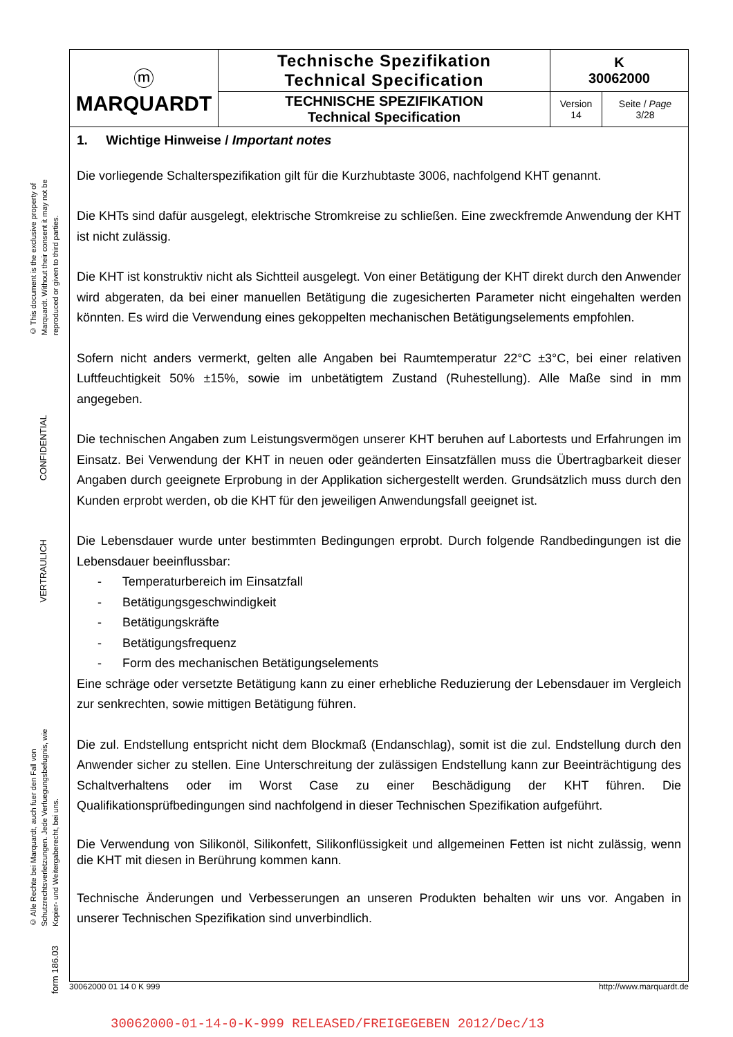© This document is the exclusive property of Marquardt. Without their consent it may not be reproduced or given to third parties.
CONFIDENTIAL
VERTRAULICH
© Alle Rechte bei Marquardt, auch fuer den Fall von Schutzrechtsverletzungen. Jede Verfuegungsbefugnis, wie Kopier- und Weitergaberecht, bei uns.
form 186.03
| ⓜ MARQUARDT | Technische Spezifikation Technical Specification | K 30062000 | |
| | TECHNISCHE SPEZIFIKATION Technical Specification | Version 14 | Seite / Page 3/28 |
1. Wichtige Hinweise / Important notes
Die vorliegende Schalterspezifikation gilt für die Kurzhubtaste 3006, nachfolgend KHT genannt.
Die KHTs sind dafür ausgelegt, elektrische Stromkreise zu schließen. Eine zweckfremde Anwendung der KHT ist nicht zulässig.
Die KHT ist konstruktiv nicht als Sichtteil ausgelegt. Von einer Betätigung der KHT direkt durch den Anwender wird abgeraten, da bei einer manuellen Betätigung die zugesicherten Parameter nicht eingehalten werden könnten. Es wird die Verwendung eines gekoppelten mechanischen Betätigungselements empfohlen.
Sofern nicht anders vermerkt, gelten alle Angaben bei Raumtemperatur 22°C ±3°C, bei einer relativen Luftfeuchtigkeit 50% ±15%, sowie im unbetätigtem Zustand (Ruhestellung). Alle Maße sind in mm angegeben.
Die technischen Angaben zum Leistungsvermögen unserer KHT beruhen auf Labortests und Erfahrungen im Einsatz. Bei Verwendung der KHT in neuen oder geänderten Einsatzfällen muss die Übertragbarkeit dieser Angaben durch geeignete Erprobung in der Applikation sichergestellt werden. Grundsätzlich muss durch den Kunden erprobt werden, ob die KHT für den jeweiligen Anwendungsfall geeignet ist.
Die Lebensdauer wurde unter bestimmten Bedingungen erprobt. Durch folgende Randbedingungen ist die Lebensdauer beeinflussbar:
- Temperaturbereich im Einsatzfall
- Betätigungsgeschwindigkeit
- Betätigungskräfte
- Betätigungsfrequenz
- Form des mechanischen Betätigungselements
Eine schräge oder versetzte Betätigung kann zu einer erhebliche Reduzierung der Lebensdauer im Vergleich zur senkrechten, sowie mittigen Betätigung führen.
Die zul. Endstellung entspricht nicht dem Blockmaß (Endanschlag), somit ist die zul. Endstellung durch den Anwender sicher zu stellen. Eine Unterschreitung der zulässigen Endstellung kann zur Beeinträchtigung des Schaltverhaltens oder im Worst Case zu einer Beschädigung der KHT führen. Die Qualifikationsprüfbedingungen sind nachfolgend in dieser Technischen Spezifikation aufgeführt.
Die Verwendung von Silikonöl, Silikonfett, Silikonflüssigkeit und allgemeinen Fetten ist nicht zulässig, wenn die KHT mit diesen in Berührung kommen kann.
Technische Änderungen und Verbesserungen an unseren Produkten behalten wir uns vor. Angaben in unserer Technischen Spezifikation sind unverbindlich.
30062000 01 14 0 K 999 http://www.marquardt.de
30062000-01-14-0-K-999 RELEASED/FREIGEGEBEN 2012/Dec/13